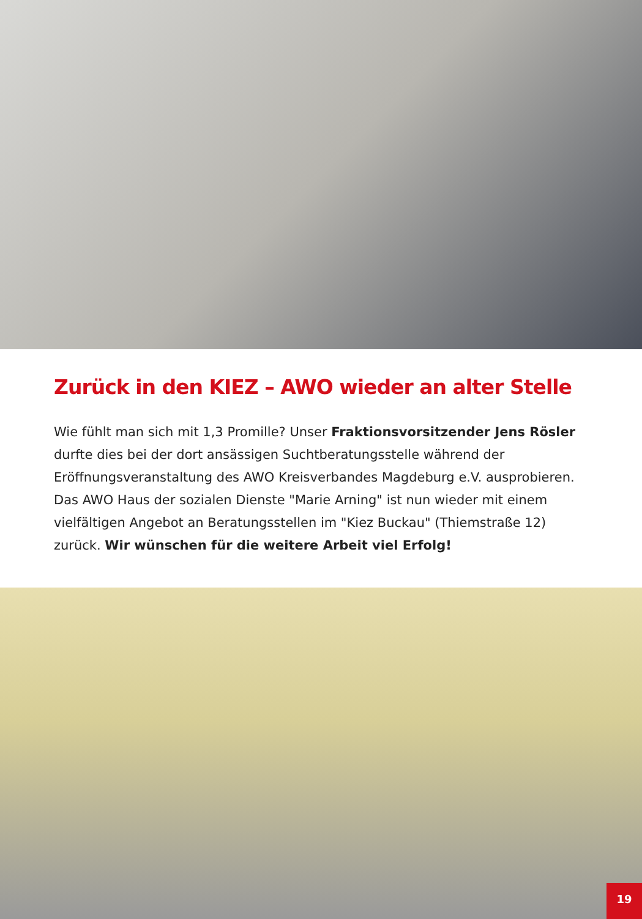Zurück in den KIEZ – AWO wieder an alter Stelle
Wie fühlt man sich mit 1,3 Promille? Unser Fraktionsvorsitzender Jens Rösler durfte dies bei der dort ansässigen Suchtberatungsstelle während der Eröffnungsveranstaltung des AWO Kreisverbandes Magdeburg e.V. ausprobieren. Das AWO Haus der sozialen Dienste "Marie Arning" ist nun wieder mit einem vielfältigen Angebot an Beratungsstellen im "Kiez Buckau" (Thiemstraße 12) zurück. Wir wünschen für die weitere Arbeit viel Erfolg!
19